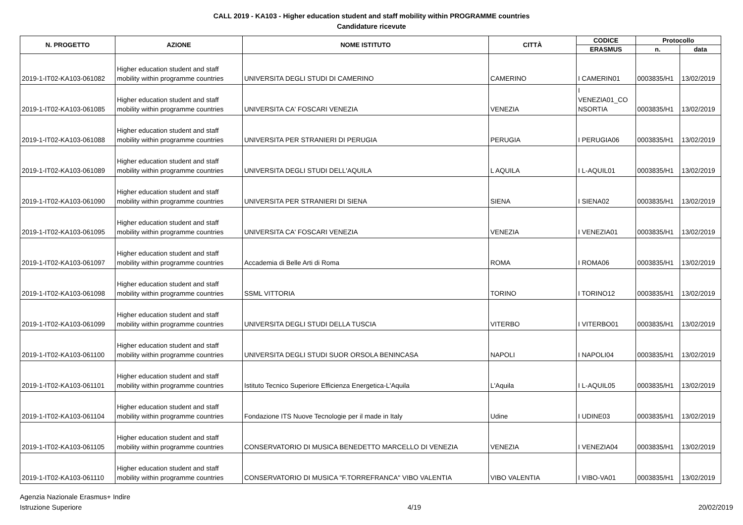CALL 2019 - KA103 - Higher education student and staff mobility within PROGRAMME countries
Candidature ricevute
| N. PROGETTO | AZIONE | NOME ISTITUTO | CITTÀ | CODICE | Protocollo | |
| --- | --- | --- | --- | --- | --- | --- |
| | | | | ERASMUS | n. | data |
| 2019-1-IT02-KA103-061082 | Higher education student and staff mobility within programme countries | UNIVERSITA DEGLI STUDI DI CAMERINO | CAMERINO | I CAMERIN01 | 0003835/H1 | 13/02/2019 |
| 2019-1-IT02-KA103-061085 | Higher education student and staff mobility within programme countries | UNIVERSITA CA' FOSCARI VENEZIA | VENEZIA | I VENEZIA01_CO NSORTIA | 0003835/H1 | 13/02/2019 |
| 2019-1-IT02-KA103-061088 | Higher education student and staff mobility within programme countries | UNIVERSITA PER STRANIERI DI PERUGIA | PERUGIA | I PERUGIA06 | 0003835/H1 | 13/02/2019 |
| 2019-1-IT02-KA103-061089 | Higher education student and staff mobility within programme countries | UNIVERSITA DEGLI STUDI DELL'AQUILA | L AQUILA | I L-AQUIL01 | 0003835/H1 | 13/02/2019 |
| 2019-1-IT02-KA103-061090 | Higher education student and staff mobility within programme countries | UNIVERSITA PER STRANIERI DI SIENA | SIENA | I SIENA02 | 0003835/H1 | 13/02/2019 |
| 2019-1-IT02-KA103-061095 | Higher education student and staff mobility within programme countries | UNIVERSITA CA' FOSCARI VENEZIA | VENEZIA | I VENEZIA01 | 0003835/H1 | 13/02/2019 |
| 2019-1-IT02-KA103-061097 | Higher education student and staff mobility within programme countries | Accademia di Belle Arti di Roma | ROMA | I ROMA06 | 0003835/H1 | 13/02/2019 |
| 2019-1-IT02-KA103-061098 | Higher education student and staff mobility within programme countries | SSML VITTORIA | TORINO | I TORINO12 | 0003835/H1 | 13/02/2019 |
| 2019-1-IT02-KA103-061099 | Higher education student and staff mobility within programme countries | UNIVERSITA DEGLI STUDI DELLA TUSCIA | VITERBO | I VITERBO01 | 0003835/H1 | 13/02/2019 |
| 2019-1-IT02-KA103-061100 | Higher education student and staff mobility within programme countries | UNIVERSITA DEGLI STUDI SUOR ORSOLA BENINCASA | NAPOLI | I NAPOLI04 | 0003835/H1 | 13/02/2019 |
| 2019-1-IT02-KA103-061101 | Higher education student and staff mobility within programme countries | Istituto Tecnico Superiore Efficienza Energetica-L'Aquila | L'Aquila | I L-AQUIL05 | 0003835/H1 | 13/02/2019 |
| 2019-1-IT02-KA103-061104 | Higher education student and staff mobility within programme countries | Fondazione ITS Nuove Tecnologie per il made in Italy | Udine | I UDINE03 | 0003835/H1 | 13/02/2019 |
| 2019-1-IT02-KA103-061105 | Higher education student and staff mobility within programme countries | CONSERVATORIO DI MUSICA BENEDETTO MARCELLO DI VENEZIA | VENEZIA | I VENEZIA04 | 0003835/H1 | 13/02/2019 |
| 2019-1-IT02-KA103-061110 | Higher education student and staff mobility within programme countries | CONSERVATORIO DI MUSICA "F.TORREFRANCA" VIBO VALENTIA | VIBO VALENTIA | I VIBO-VA01 | 0003835/H1 | 13/02/2019 |
Agenzia Nazionale Erasmus+ Indire
Istruzione Superiore
4/19 20/02/2019